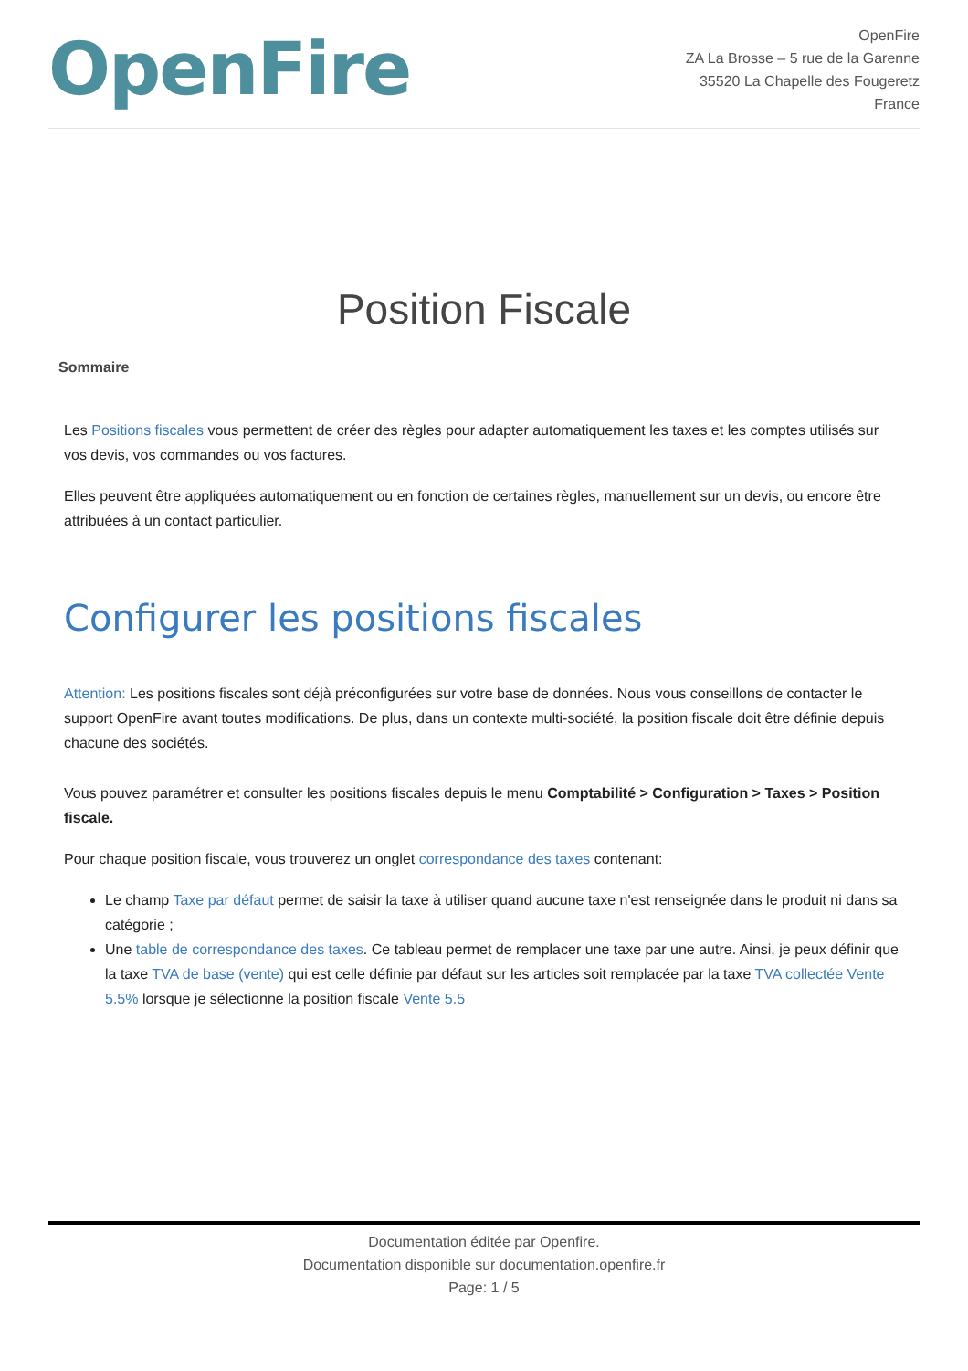OpenFire
OpenFire
ZA La Brosse – 5 rue de la Garenne
35520 La Chapelle des Fougeretz
France
Position Fiscale
Sommaire
Les Positions fiscales vous permettent de créer des règles pour adapter automatiquement les taxes et les comptes utilisés sur vos devis, vos commandes ou vos factures.
Elles peuvent être appliquées automatiquement ou en fonction de certaines règles, manuellement sur un devis, ou encore être attribuées à un contact particulier.
Configurer les positions fiscales
Attention: Les positions fiscales sont déjà préconfigurées sur votre base de données. Nous vous conseillons de contacter le support OpenFire avant toutes modifications. De plus, dans un contexte multi-société, la position fiscale doit être définie depuis chacune des sociétés.
Vous pouvez paramétrer et consulter les positions fiscales depuis le menu Comptabilité > Configuration > Taxes > Position fiscale.
Pour chaque position fiscale, vous trouverez un onglet correspondance des taxes contenant:
Le champ Taxe par défaut permet de saisir la taxe à utiliser quand aucune taxe n'est renseignée dans le produit ni dans sa catégorie ;
Une table de correspondance des taxes. Ce tableau permet de remplacer une taxe par une autre. Ainsi, je peux définir que la taxe TVA de base (vente) qui est celle définie par défaut sur les articles soit remplacée par la taxe TVA collectée Vente 5.5% lorsque je sélectionne la position fiscale Vente 5.5
Documentation éditée par Openfire.
Documentation disponible sur documentation.openfire.fr
Page: 1 / 5